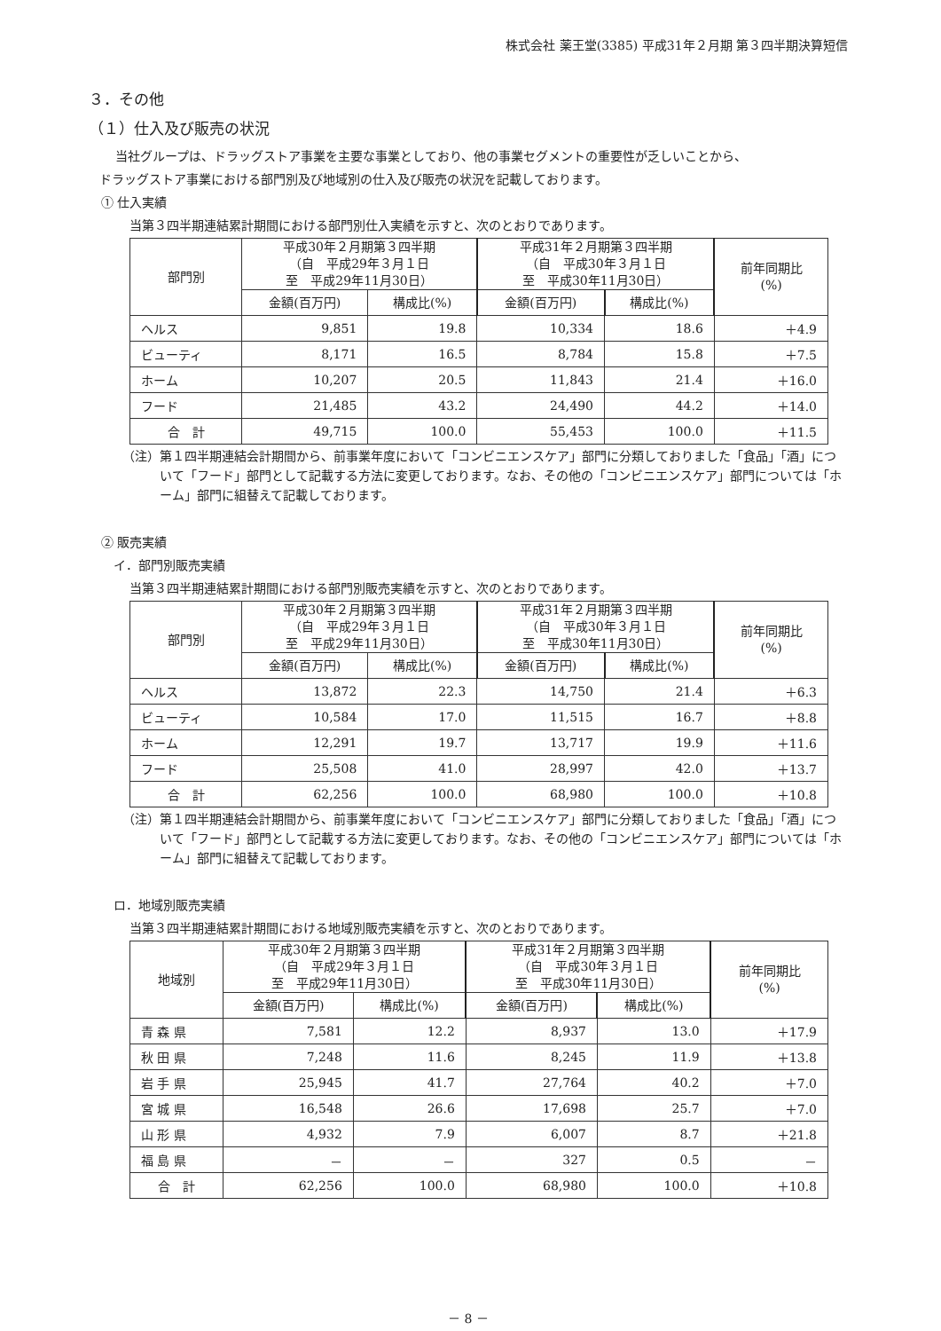株式会社 薬王堂(3385) 平成31年２月期 第３四半期決算短信
３．その他
（１）仕入及び販売の状況
当社グループは、ドラッグストア事業を主要な事業としており、他の事業セグメントの重要性が乏しいことから、
ドラッグストア事業における部門別及び地域別の仕入及び販売の状況を記載しております。
① 仕入実績
当第３四半期連結累計期間における部門別仕入実績を示すと、次のとおりであります。
| 部門別 | 平成30年２月期第３四半期 （自 平成29年３月１日 至 平成29年11月30日） | | 平成31年２月期第３四半期 （自 平成30年３月１日 至 平成30年11月30日） | | 前年同期比 (%) |
| --- | --- | --- | --- | --- | --- |
| | 金額(百万円) | 構成比(%) | 金額(百万円) | 構成比(%) | |
| ヘルス | 9,851 | 19.8 | 10,334 | 18.6 | ＋4.9 |
| ビューティ | 8,171 | 16.5 | 8,784 | 15.8 | ＋7.5 |
| ホーム | 10,207 | 20.5 | 11,843 | 21.4 | ＋16.0 |
| フード | 21,485 | 43.2 | 24,490 | 44.2 | ＋14.0 |
| 合 計 | 49,715 | 100.0 | 55,453 | 100.0 | ＋11.5 |
（注）第１四半期連結会計期間から、前事業年度において「コンビニエンスケア」部門に分類しておりました「食品」「酒」について「フード」部門として記載する方法に変更しております。なお、その他の「コンビニエンスケア」部門については「ホーム」部門に組替えて記載しております。
② 販売実績
イ．部門別販売実績
当第３四半期連結累計期間における部門別販売実績を示すと、次のとおりであります。
| 部門別 | 平成30年２月期第３四半期 （自 平成29年３月１日 至 平成29年11月30日） | | 平成31年２月期第３四半期 （自 平成30年３月１日 至 平成30年11月30日） | | 前年同期比 (%) |
| --- | --- | --- | --- | --- | --- |
| | 金額(百万円) | 構成比(%) | 金額(百万円) | 構成比(%) | |
| ヘルス | 13,872 | 22.3 | 14,750 | 21.4 | ＋6.3 |
| ビューティ | 10,584 | 17.0 | 11,515 | 16.7 | ＋8.8 |
| ホーム | 12,291 | 19.7 | 13,717 | 19.9 | ＋11.6 |
| フード | 25,508 | 41.0 | 28,997 | 42.0 | ＋13.7 |
| 合 計 | 62,256 | 100.0 | 68,980 | 100.0 | ＋10.8 |
（注）第１四半期連結会計期間から、前事業年度において「コンビニエンスケア」部門に分類しておりました「食品」「酒」について「フード」部門として記載する方法に変更しております。なお、その他の「コンビニエンスケア」部門については「ホーム」部門に組替えて記載しております。
ロ．地域別販売実績
当第３四半期連結累計期間における地域別販売実績を示すと、次のとおりであります。
| 地域別 | 平成30年２月期第３四半期 （自 平成29年３月１日 至 平成29年11月30日） | | 平成31年２月期第３四半期 （自 平成30年３月１日 至 平成30年11月30日） | | 前年同期比 (%) |
| --- | --- | --- | --- | --- | --- |
| | 金額(百万円) | 構成比(%) | 金額(百万円) | 構成比(%) | |
| 青 森 県 | 7,581 | 12.2 | 8,937 | 13.0 | ＋17.9 |
| 秋 田 県 | 7,248 | 11.6 | 8,245 | 11.9 | ＋13.8 |
| 岩 手 県 | 25,945 | 41.7 | 27,764 | 40.2 | ＋7.0 |
| 宮 城 県 | 16,548 | 26.6 | 17,698 | 25.7 | ＋7.0 |
| 山 形 県 | 4,932 | 7.9 | 6,007 | 8.7 | ＋21.8 |
| 福 島 県 | － | － | 327 | 0.5 | － |
| 合 計 | 62,256 | 100.0 | 68,980 | 100.0 | ＋10.8 |
－ 8 －